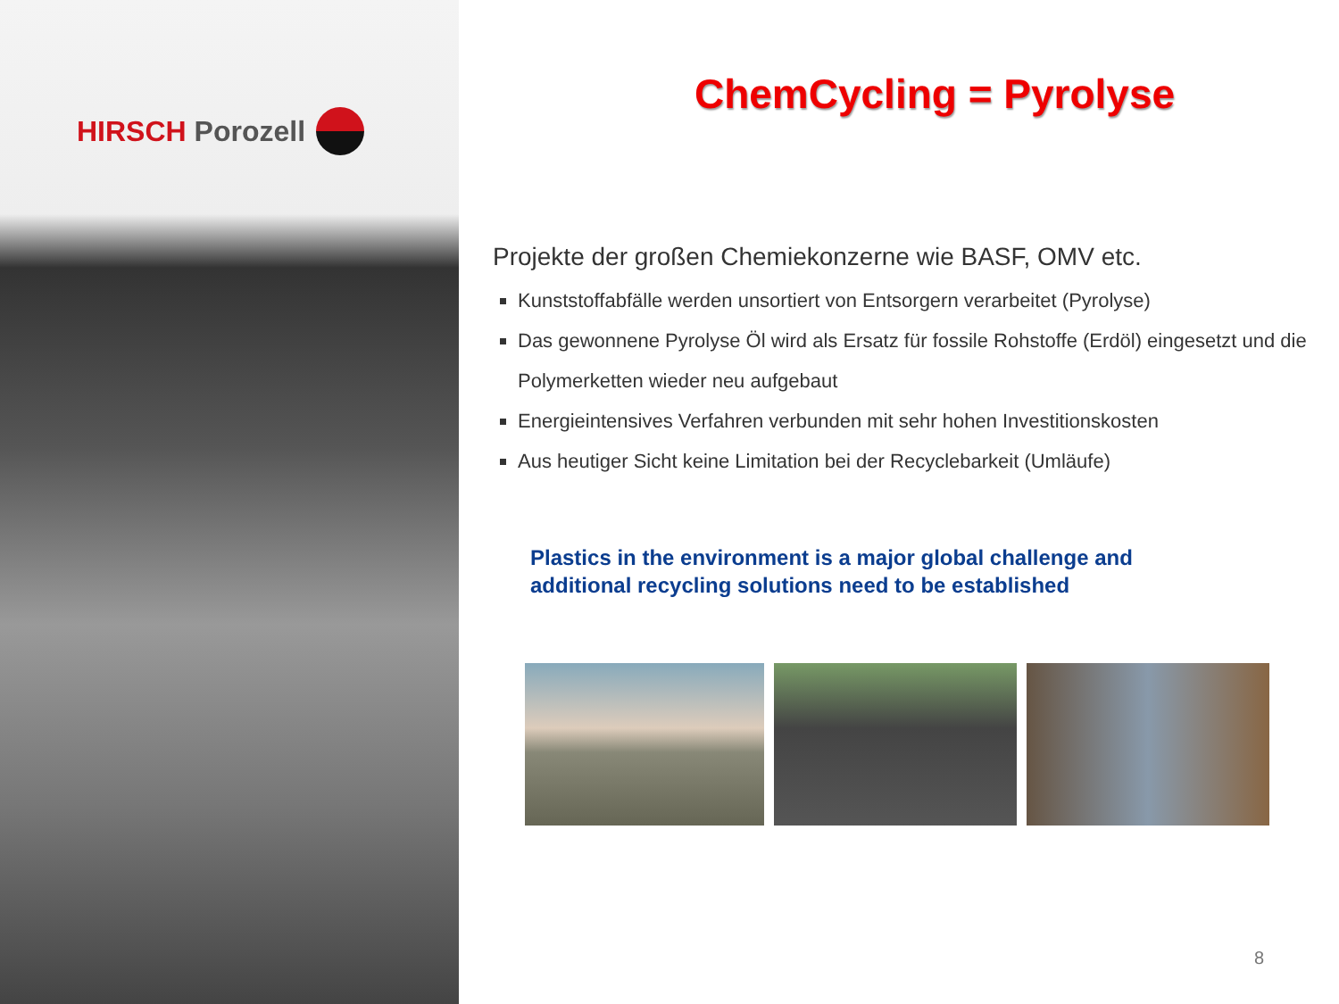HIRSCH Porozell
ChemCycling = Pyrolyse
Projekte der großen Chemiekonzerne wie BASF, OMV etc.
Kunststoffabfälle werden unsortiert von Entsorgern verarbeitet (Pyrolyse)
Das gewonnene Pyrolyse Öl wird als Ersatz für fossile Rohstoffe (Erdöl) eingesetzt und die Polymerketten wieder neu aufgebaut
Energieintensives Verfahren verbunden mit sehr hohen Investitionskosten
Aus heutiger Sicht keine Limitation bei der Recyclebarkeit (Umläufe)
Plastics in the environment is a major global challenge and
additional recycling solutions need to be established
8